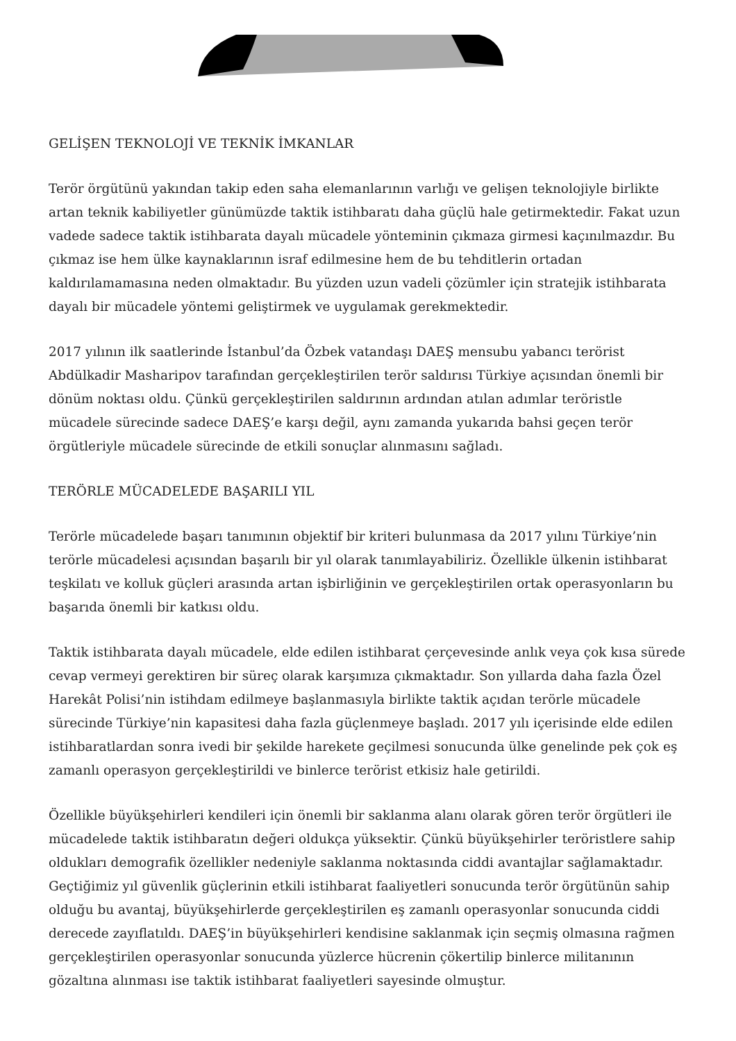GELİŞEN TEKNOLOJİ VE TEKNİK İMKANLAR
Terör örgütünü yakından takip eden saha elemanlarının varlığı ve gelişen teknolojiyle birlikte artan teknik kabiliyetler günümüzde taktik istihbaratı daha güçlü hale getirmektedir. Fakat uzun vadede sadece taktik istihbarata dayalı mücadele yönteminin çıkmaza girmesi kaçınılmazdır. Bu çıkmaz ise hem ülke kaynaklarının israf edilmesine hem de bu tehditlerin ortadan kaldırılamamasına neden olmaktadır. Bu yüzden uzun vadeli çözümler için stratejik istihbarata dayalı bir mücadele yöntemi geliştirmek ve uygulamak gerekmektedir.
2017 yılının ilk saatlerinde İstanbul’da Özbek vatandaşı DAEŞ mensubu yabancı terörist Abdülkadir Masharipov tarafından gerçekleştirilen terör saldırısı Türkiye açısından önemli bir dönüm noktası oldu. Çünkü gerçekleştirilen saldırının ardından atılan adımlar teröristle mücadele sürecinde sadece DAEŞ’e karşı değil, aynı zamanda yukarıda bahsi geçen terör örgütleriyle mücadele sürecinde de etkili sonuçlar alınmasını sağladı.
TERÖRLE MÜCADELEDE BAŞARILI YIL
Terörle mücadelede başarı tanımının objektif bir kriteri bulunmasa da 2017 yılını Türkiye’nin terörle mücadelesi açısından başarılı bir yıl olarak tanımlayabiliriz. Özellikle ülkenin istihbarat teşkilatı ve kolluk güçleri arasında artan işbirliğinin ve gerçekleştirilen ortak operasyonların bu başarıda önemli bir katkısı oldu.
Taktik istihbarata dayalı mücadele, elde edilen istihbarat çerçevesinde anlık veya çok kısa sürede cevap vermeyi gerektiren bir süreç olarak karşımıza çıkmaktadır. Son yıllarda daha fazla Özel Harekât Polisi’nin istihdam edilmeye başlanmasıyla birlikte taktik açıdan terörle mücadele sürecinde Türkiye’nin kapasitesi daha fazla güçlenmeye başladı. 2017 yılı içerisinde elde edilen istihbaratlardan sonra ivedi bir şekilde harekete geçilmesi sonucunda ülke genelinde pek çok eş zamanlı operasyon gerçekleştirildi ve binlerce terörist etkisiz hale getirildi.
Özellikle büyükşehirleri kendileri için önemli bir saklanma alanı olarak gören terör örgütleri ile mücadelede taktik istihbaratın değeri oldukça yüksektir. Çünkü büyükşehirler teröristlere sahip oldukları demografik özellikler nedeniyle saklanma noktasında ciddi avantajlar sağlamaktadır. Geçtiğimiz yıl güvenlik güçlerinin etkili istihbarat faaliyetleri sonucunda terör örgütünün sahip olduğu bu avantaj, büyükşehirlerde gerçekleştirilen eş zamanlı operasyonlar sonucunda ciddi derecede zayıflatıldı. DAEŞ’in büyükşehirleri kendisine saklanmak için seçmiş olmasına rağmen gerçekleştirilen operasyonlar sonucunda yüzlerce hücrenin çökertilip binlerce militanının gözaltına alınması ise taktik istihbarat faaliyetleri sayesinde olmuştur.